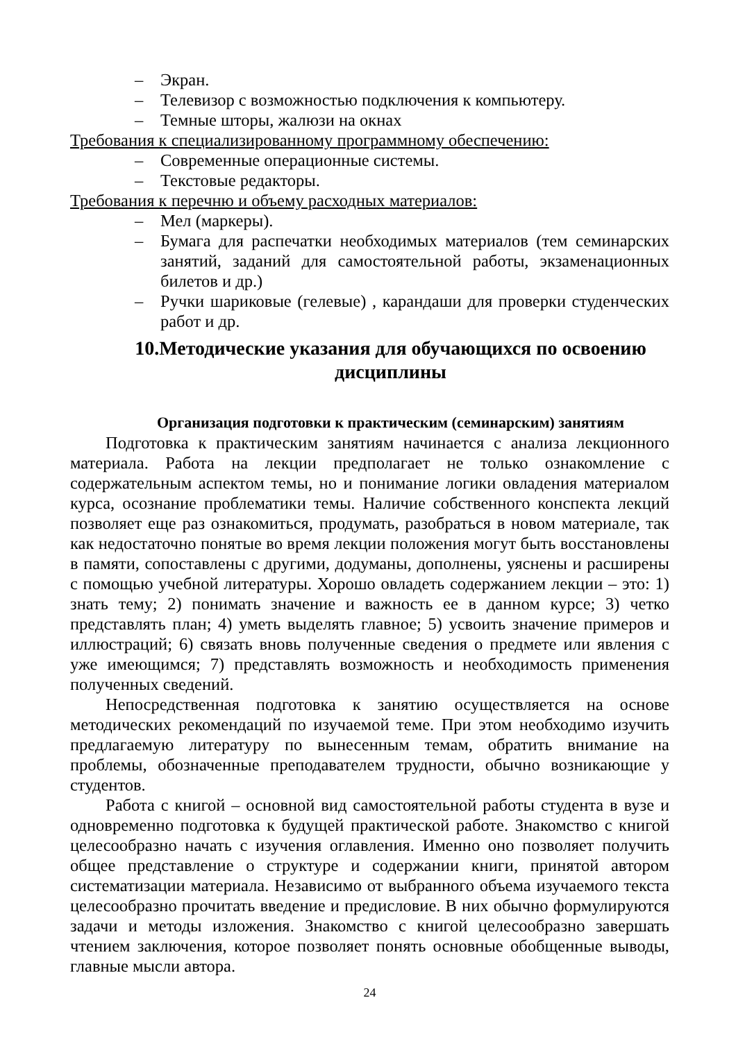– Экран.
– Телевизор с возможностью подключения к компьютеру.
– Темные шторы, жалюзи на окнах
Требования к специализированному программному обеспечению:
– Современные операционные системы.
– Текстовые редакторы.
Требования к перечню и объему расходных материалов:
– Мел (маркеры).
– Бумага для распечатки необходимых материалов (тем семинарских занятий, заданий для самостоятельной работы, экзаменационных билетов и др.)
– Ручки шариковые (гелевые) , карандаши для проверки студенческих работ и др.
10.Методические указания для обучающихся по освоению дисциплины
Организация подготовки к практическим (семинарским) занятиям
Подготовка к практическим занятиям начинается с анализа лекционного материала. Работа на лекции предполагает не только ознакомление с содержательным аспектом темы, но и понимание логики овладения материалом курса, осознание проблематики темы. Наличие собственного конспекта лекций позволяет еще раз ознакомиться, продумать, разобраться в новом материале, так как недостаточно понятые во время лекции положения могут быть восстановлены в памяти, сопоставлены с другими, додуманы, дополнены, уяснены и расширены с помощью учебной литературы. Хорошо овладеть содержанием лекции – это: 1) знать тему; 2) понимать значение и важность ее в данном курсе; 3) четко представлять план; 4) уметь выделять главное; 5) усвоить значение примеров и иллюстраций; 6) связать вновь полученные сведения о предмете или явления с уже имеющимся; 7) представлять возможность и необходимость применения полученных сведений.
Непосредственная подготовка к занятию осуществляется на основе методических рекомендаций по изучаемой теме. При этом необходимо изучить предлагаемую литературу по вынесенным темам, обратить внимание на проблемы, обозначенные преподавателем трудности, обычно возникающие у студентов.
Работа с книгой – основной вид самостоятельной работы студента в вузе и одновременно подготовка к будущей практической работе. Знакомство с книгой целесообразно начать с изучения оглавления. Именно оно позволяет получить общее представление о структуре и содержании книги, принятой автором систематизации материала. Независимо от выбранного объема изучаемого текста целесообразно прочитать введение и предисловие. В них обычно формулируются задачи и методы изложения. Знакомство с книгой целесообразно завершать чтением заключения, которое позволяет понять основные обобщенные выводы, главные мысли автора.
24